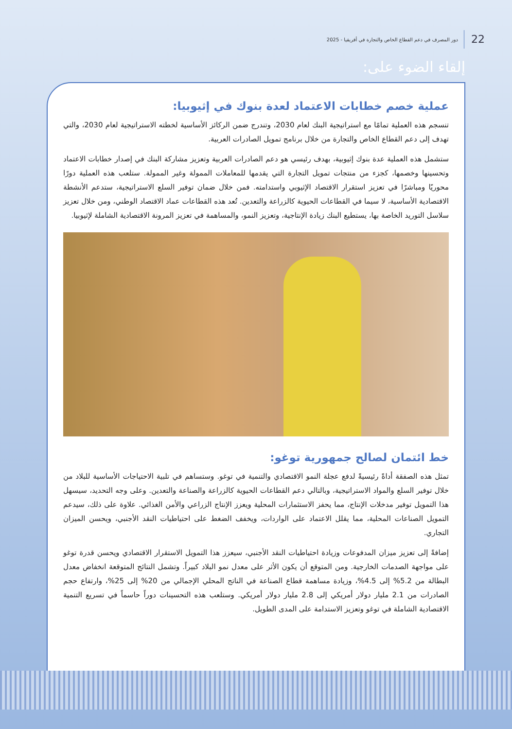دور المصرف في دعم القطاع الخاص والتجارة في أفريقيا - 2025 22
إلقاء الضوء على:
عملية خصم خطابات الاعتماد لعدة بنوك في إثيوبيا:
تنسجم هذه العملية تمامًا مع استراتيجية البنك لعام 2030، وتندرج ضمن الركائز الأساسية لخطته الاستراتيجية لعام 2030، والتي تهدف إلى دعم القطاع الخاص والتجارة من خلال برنامج تمويل الصادرات العربية.
ستشمل هذه العملية عدة بنوك إثيوبية، بهدف رئيسي هو دعم الصادرات العربية وتعزيز مشاركة البنك في إصدار خطابات الاعتماد وتحسينها وخصمها، كجزء من منتجات تمويل التجارة التي يقدمها للمعاملات الممولة وغير الممولة. ستلعب هذه العملية دورًا محوريًا ومباشرًا في تعزيز استقرار الاقتصاد الإثيوبي واستدامته. فمن خلال ضمان توفير السلع الاستراتيجية، ستدعم الأنشطة الاقتصادية الأساسية، لا سيما في القطاعات الحيوية كالزراعة والتعدين. تُعد هذه القطاعات عماد الاقتصاد الوطني، ومن خلال تعزيز سلاسل التوريد الخاصة بها، يستطيع البنك زيادة الإنتاجية، وتعزيز النمو، والمساهمة في تعزيز المرونة الاقتصادية الشاملة لإثيوبيا.
خط ائتمان لصالح جمهورية توغو:
تمثل هذه الصفقة أداةً رئيسيةً لدفع عجلة النمو الاقتصادي والتنمية في توغو. وستساهم في تلبية الاحتياجات الأساسية للبلاد من خلال توفير السلع والمواد الاستراتيجية، وبالتالي دعم القطاعات الحيوية كالزراعة والصناعة والتعدين. وعلى وجه التحديد، سيسهل هذا التمويل توفير مدخلات الإنتاج، مما يحفز الاستثمارات المحلية ويعزز الإنتاج الزراعي والأمن الغذائي. علاوة على ذلك، سيدعم التمويل الصناعات المحلية، مما يقلل الاعتماد على الواردات، ويخفف الضغط على احتياطيات النقد الأجنبي، ويحسن الميزان التجاري.
إضافةً إلى تعزيز ميزان المدفوعات وزيادة احتياطيات النقد الأجنبي، سيعزز هذا التمويل الاستقرار الاقتصادي ويحسن قدرة توغو على مواجهة الصدمات الخارجية. ومن المتوقع أن يكون الأثر على معدل نمو البلاد كبيراً. وتشمل النتائج المتوقعة انخفاض معدل البطالة من 5.2% إلى 4.5%، وزيادة مساهمة قطاع الصناعة في الناتج المحلي الإجمالي من 20% إلى 25%، وارتفاع حجم الصادرات من 2.1 مليار دولار أمريكي إلى 2.8 مليار دولار أمريكي. وستلعب هذه التحسينات دوراً حاسماً في تسريع التنمية الاقتصادية الشاملة في توغو وتعزيز الاستدامة على المدى الطويل.